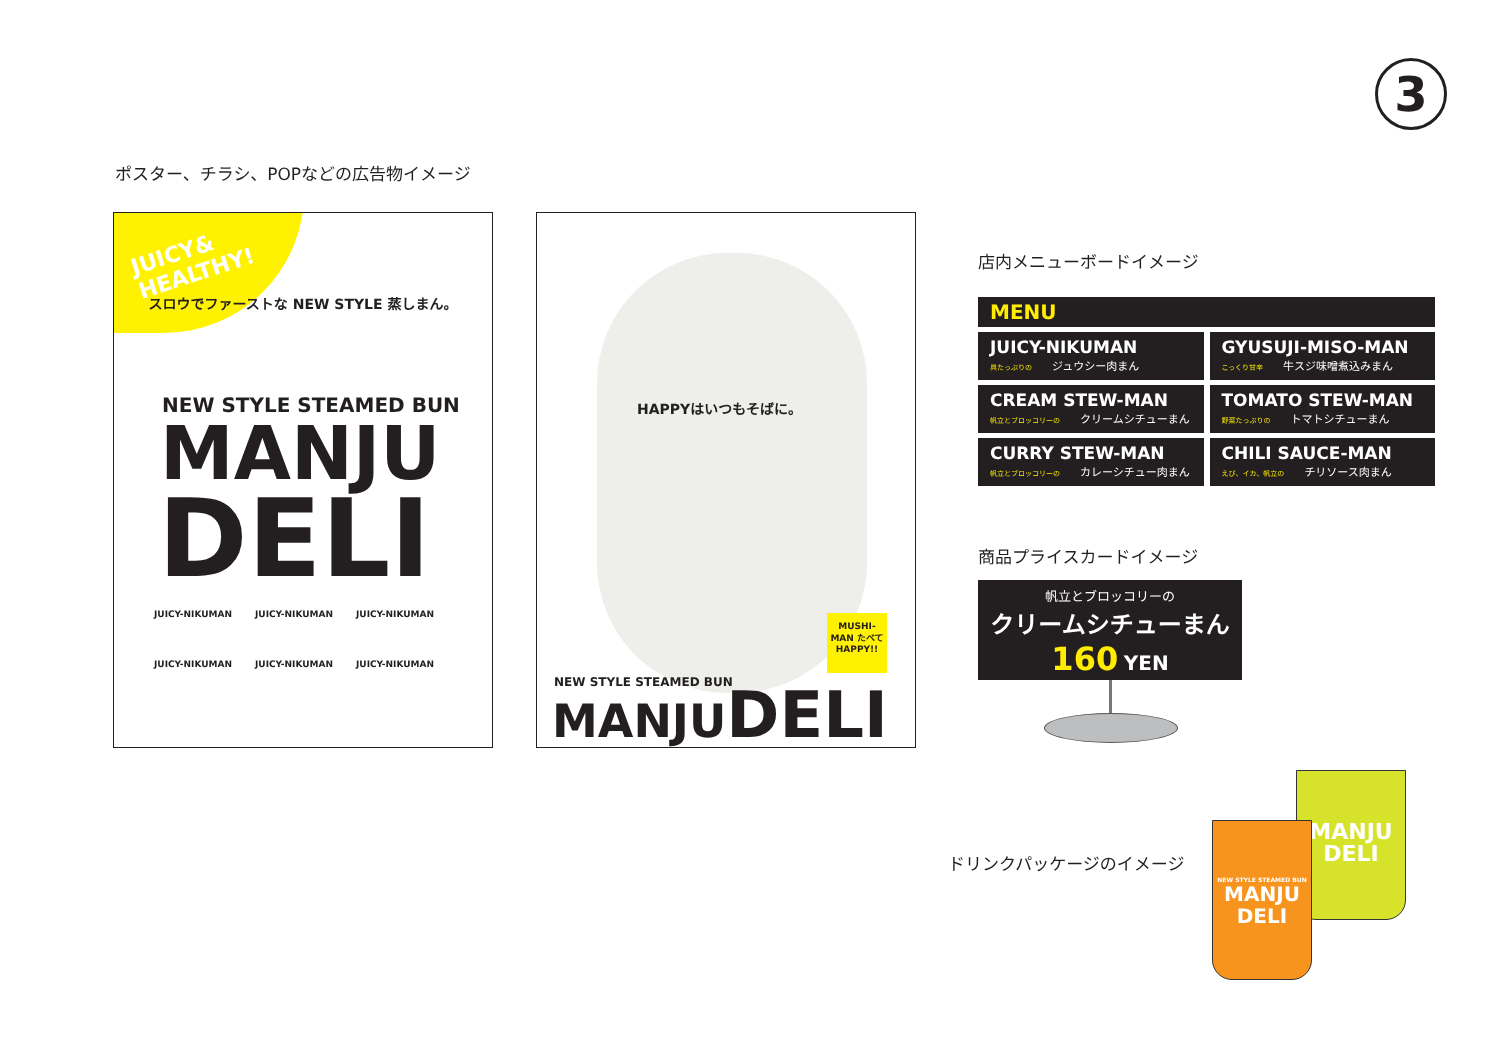3
ポスター、チラシ、POPなどの広告物イメージ
JUICY& HEALTHY!
スロウでファーストな NEW STYLE 蒸しまん。
NEW STYLE STEAMED BUN
MANJU
DELI
JUICY-NIKUMAN JUICY-NIKUMAN JUICY-NIKUMAN JUICY-NIKUMAN JUICY-NIKUMAN JUICY-NIKUMAN
HAPPYはいつもそばに。
MUSHI-MAN たべて HAPPY!!
NEW STYLE STEAMED BUN
MANJUDELI
店内メニューボードイメージ
MENU
JUICY-NIKUMAN
具たっぷりの ジュウシー肉まん
GYUSUJI-MISO-MAN
こっくり甘辛 牛スジ味噌煮込みまん
CREAM STEW-MAN
帆立とブロッコリーの クリームシチューまん
TOMATO STEW-MAN
野菜たっぷりの トマトシチューまん
CURRY STEW-MAN
帆立とブロッコリーの カレーシチュー肉まん
CHILI SAUCE-MAN
えび、イカ、帆立の チリソース肉まん
商品プライスカードイメージ
帆立とブロッコリーの
クリームシチューまん
160 YEN
ドリンクパッケージのイメージ
MANJU
DELI
NEW STYLE STEAMED BUN
MANJU
DELI